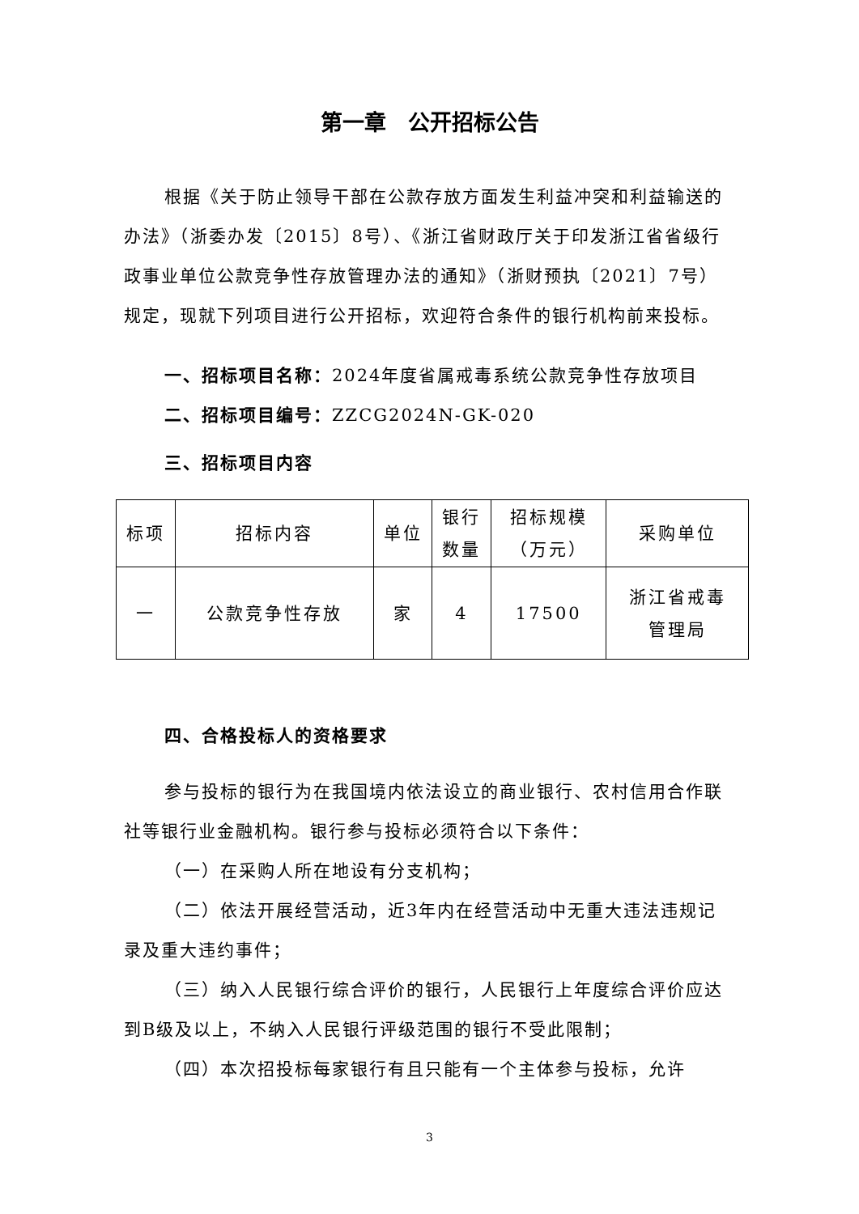第一章　公开招标公告
根据《关于防止领导干部在公款存放方面发生利益冲突和利益输送的办法》（浙委办发〔2015〕8号）、《浙江省财政厅关于印发浙江省省级行政事业单位公款竞争性存放管理办法的通知》（浙财预执〔2021〕7号）规定，现就下列项目进行公开招标，欢迎符合条件的银行机构前来投标。
一、招标项目名称：2024年度省属戒毒系统公款竞争性存放项目
二、招标项目编号：ZZCG2024N-GK-020
三、招标项目内容
| 标项 | 招标内容 | 单位 | 银行 数量 | 招标规模 （万元） | 采购单位 |
| 一 | 公款竞争性存放 | 家 | 4 | 17500 | 浙江省戒毒 管理局 |
四、合格投标人的资格要求
参与投标的银行为在我国境内依法设立的商业银行、农村信用合作联社等银行业金融机构。银行参与投标必须符合以下条件：
（一）在采购人所在地设有分支机构；
（二）依法开展经营活动，近3年内在经营活动中无重大违法违规记录及重大违约事件；
（三）纳入人民银行综合评价的银行，人民银行上年度综合评价应达到B级及以上，不纳入人民银行评级范围的银行不受此限制；
（四）本次招投标每家银行有且只能有一个主体参与投标，允许
3